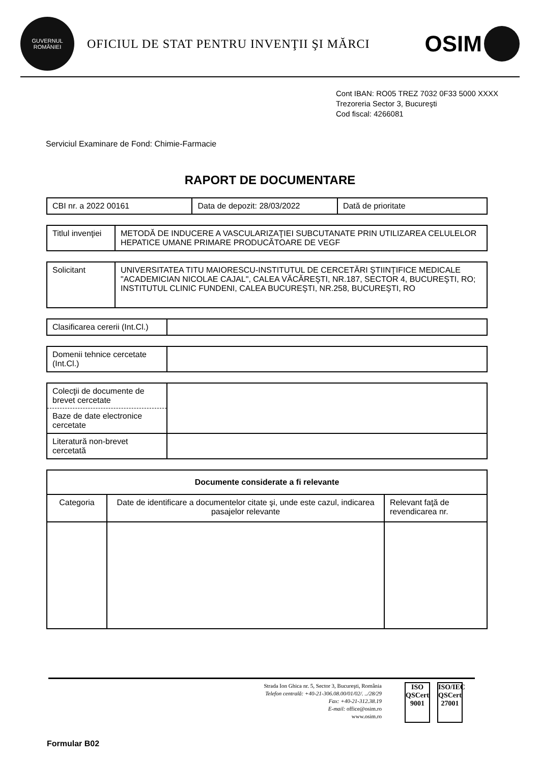GUVERNUL ROMÂNIEI
OFICIUL DE STAT PENTRU INVENŢII ŞI MĂRCI
OSIM
Cont IBAN: RO05 TREZ 7032 0F33 5000 XXXX
Trezoreria Sector 3, Bucureşti
Cod fiscal: 4266081
Serviciul Examinare de Fond: Chimie-Farmacie
RAPORT DE DOCUMENTARE
| CBI nr. a 2022 00161 | Data de depozit: 28/03/2022 | Dată de prioritate |
| Titlul invenţiei | METODĂ DE INDUCERE A VASCULARIZAŢIEI SUBCUTANATE PRIN UTILIZAREA CELULELOR HEPATICE UMANE PRIMARE PRODUCĂTOARE DE VEGF |
| Solicitant | UNIVERSITATEA TITU MAIORESCU-INSTITUTUL DE CERCETĂRI ŞTIINŢIFICE MEDICALE "ACADEMICIAN NICOLAE CAJAL", CALEA VĂCĂREŞTI, NR.187, SECTOR 4, BUCUREŞTI, RO; INSTITUTUL CLINIC FUNDENI, CALEA BUCUREŞTI, NR.258, BUCUREŞTI, RO |
| Clasificarea cererii (Int.Cl.) | |
| Domenii tehnice cercetate (Int.Cl.) | |
| Colecţii de documente de brevet cercetate | |
| Baze de date electronice cercetate | |
| Literatură non-brevet cercetată | |
| Documente considerate a fi relevante | | |
| --- | --- | --- |
| Categoria | Date de identificare a documentelor citate şi, unde este cazul, indicarea pasajelor relevante | Relevant faţă de revendicarea nr. |
Strada Ion Ghica nr. 5, Sector 3, Bucureşti, România
Telefon centrală: +40-21-306.08.00/01/02/. ../28/29
Fax: +40-21-312.38.19
E-mail: office@osim.ro
www.osim.ro
ISO
QSCert
9001
ISO/IEC
QSCert
27001
Formular B02